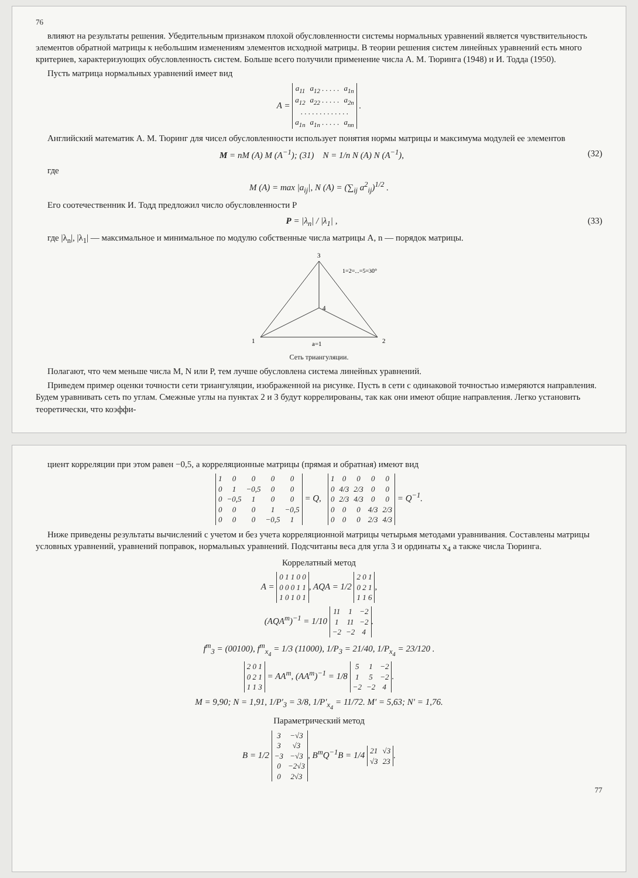76
влияют на результаты решения. Убедительным признаком плохой обусловленности системы нормальных уравнений является чувствительность элементов обратной матрицы к небольшим изменениям элементов исходной матрицы. В теории решения систем линейных уравнений есть много критериев, характеризующих обусловленность систем. Больше всего получили применение числа А. М. Тюринга (1948) и И. Тодда (1950).
Пусть матрица нормальных уравнений имеет вид
A =
| a<sub>11</sub> | a<sub>12</sub> . . . . . | a<sub>1n</sub> |
| a<sub>12</sub> | a<sub>22</sub> . . . . . | a<sub>2n</sub> |
| . . . . . . . . . . . . . | | |
| a<sub>1n</sub> | a<sub>1n</sub> . . . . . | a<sub>nn</sub> |
.
Английский математик А. М. Тюринг для чисел обусловленности использует понятия нормы матрицы и максимума модулей ее элементов
M = nM (A) M (A<sup>−1</sup>); (31) N = 1/n N (A) N (A<sup>−1</sup>), (32)
где
M (A) = max |a<sub>ij</sub>|, N (A) = (∑<sub>ij</sub> a<sup>2</sup><sub>ij</sub>)<sup>1/2</sup> .
Его соотечественник И. Тодд предложил число обусловленности P
P = |λ<sub>n</sub>| / |λ<sub>1</sub>| , (33)
где |λ<sub>n</sub>|, |λ<sub>1</sub>| — максимальное и минимальное по модулю собственные числа матрицы A, n — порядок матрицы.
1
2
3
4
a=1
1=2=...=5=30°
Сеть триангуляции.
Полагают, что чем меньше числа M, N или P, тем лучше обусловлена система линейных уравнений.
Приведем пример оценки точности сети триангуляции, изображенной на рисунке. Пусть в сети с одинаковой точностью измеряются направления. Будем уравнивать сеть по углам. Смежные углы на пунктах 2 и 3 будут коррелированы, так как они имеют общие направления. Легко установить теоретически, что коэффи-
циент корреляции при этом равен −0,5, а корреляционные матрицы (прямая и обратная) имеют вид
| 1 | 0 | 0 | 0 | 0 |
| 0 | 1 | −0,5 | 0 | 0 |
| 0 | −0,5 | 1 | 0 | 0 |
| 0 | 0 | 0 | 1 | −0,5 |
| 0 | 0 | 0 | −0,5 | 1 |
= Q,
| 1 | 0 | 0 | 0 | 0 |
| 0 | 4/3 | 2/3 | 0 | 0 |
| 0 | 2/3 | 4/3 | 0 | 0 |
| 0 | 0 | 0 | 4/3 | 2/3 |
| 0 | 0 | 0 | 2/3 | 4/3 |
= Q<sup>−1</sup>.
Ниже приведены результаты вычислений с учетом и без учета корреляционной матрицы четырьмя методами уравнивания. Составлены матрицы условных уравнений, уравнений поправок, нормальных уравнений. Подсчитаны веса для угла 3 и ординаты x<sub>4</sub> а также числа Тюринга.
Коррелатный метод
A =
| 0 1 1 0 0 |
| 0 0 0 1 1 |
| 1 0 1 0 1 |
, AQA = 1/2
| 2 0 1 |
| 0 2 1 |
| 1 1 6 |
,
(AQA<sup>т</sup>)<sup>−1</sup> = 1/10
| 11 | 1 | −2 |
| 1 | 11 | −2 |
| −2 | −2 | 4 |
.
f<sup>т</sup><sub>3</sub> = (00100), f<sup>т</sup><sub>x<sub>4</sub></sub> = 1/3 (11000), 1/P<sub>3</sub> = 21/40, 1/P<sub>x<sub>4</sub></sub> = 23/120 .
| 2 0 1 |
| 0 2 1 |
| 1 1 3 |
= AA<sup>т</sup>, (AA<sup>т</sup>)<sup>−1</sup> = 1/8
| 5 | 1 | −2 |
| 1 | 5 | −2 |
| −2 | −2 | 4 |
.
M = 9,90; N = 1,91, 1/P′<sub>3</sub> = 3/8, 1/P′<sub>x<sub>4</sub></sub> = 11/72. M′ = 5,63; N′ = 1,76.
Параметрический метод
B = 1/2
| 3 | −√3 |
| 3 | √3 |
| −3 | −√3 |
| 0 | −2√3 |
| 0 | 2√3 |
, B<sup>т</sup>Q<sup>−1</sup>B = 1/4
| 21 | √3 |
| √3 | 23 |
.
77